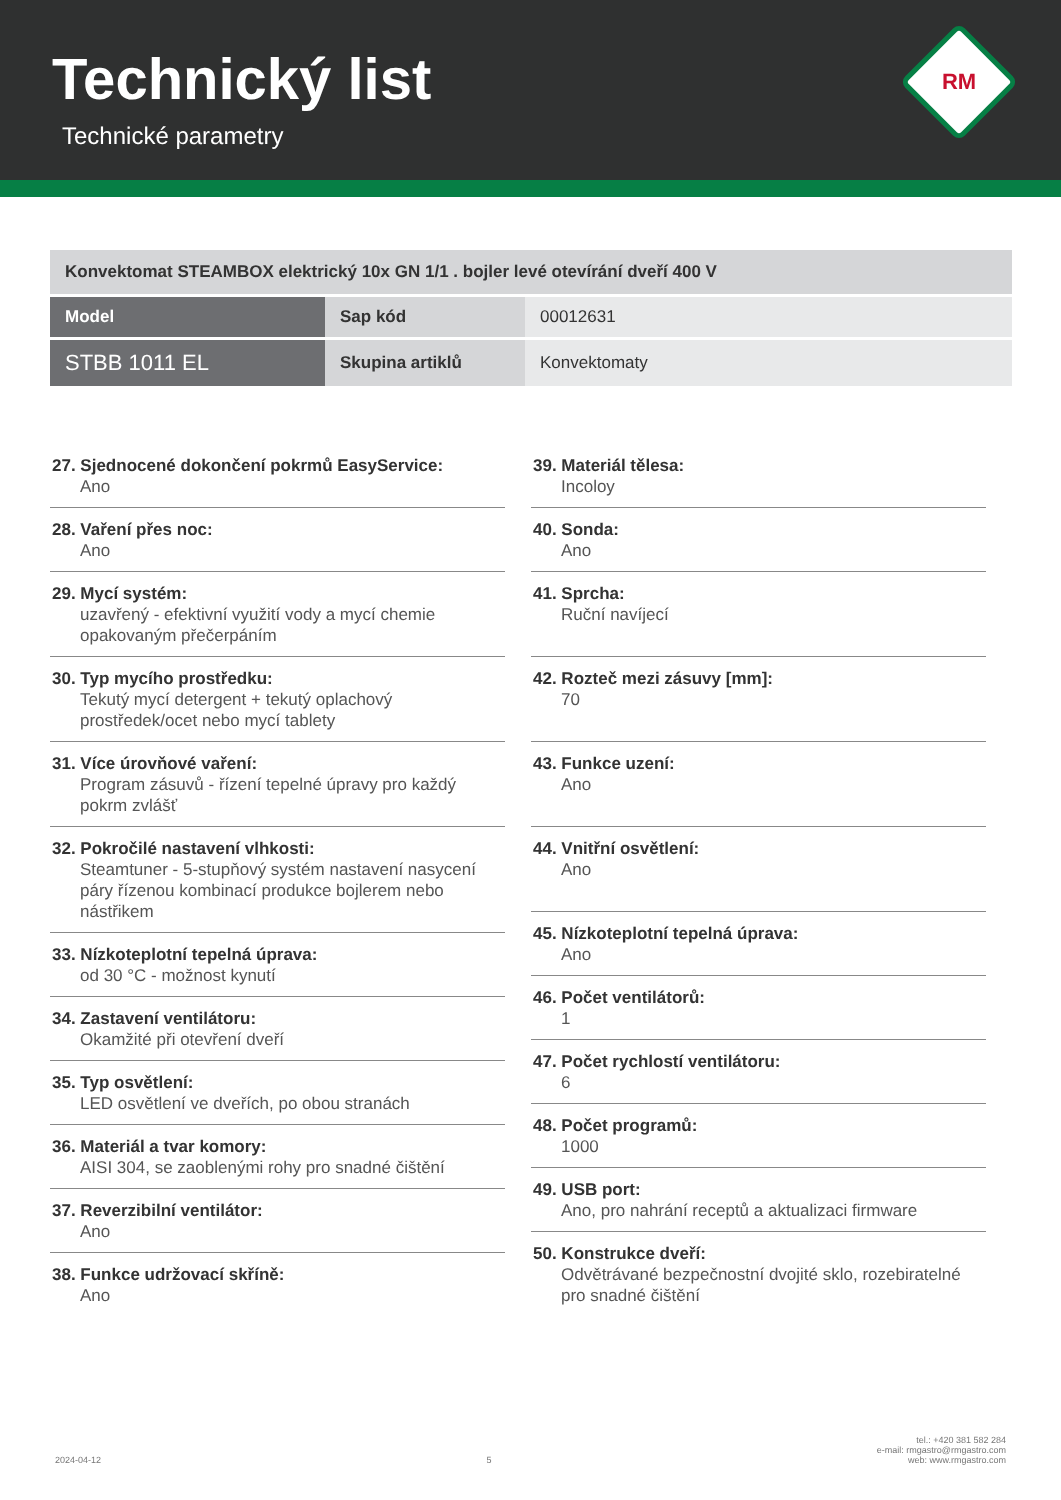Technický list
Technické parametry
RM
| Konvektomat STEAMBOX elektrický 10x GN 1/1 . bojler levé otevírání dveří 400 V | | |
| Model | Sap kód | 00012631 |
| STBB 1011 EL | Skupina artiklů | Konvektomaty |
27. Sjednocené dokončení pokrmů EasyService:
Ano
28. Vaření přes noc:
Ano
29. Mycí systém:
uzavřený - efektivní využití vody a mycí chemie opakovaným přečerpáním
30. Typ mycího prostředku:
Tekutý mycí detergent + tekutý oplachový prostředek/ocet nebo mycí tablety
31. Více úrovňové vaření:
Program zásuvů - řízení tepelné úpravy pro každý pokrm zvlášť
32. Pokročilé nastavení vlhkosti:
Steamtuner - 5-stupňový systém nastavení nasycení páry řízenou kombinací produkce bojlerem nebo nástřikem
33. Nízkoteplotní tepelná úprava:
od 30 °C - možnost kynutí
34. Zastavení ventilátoru:
Okamžité při otevření dveří
35. Typ osvětlení:
LED osvětlení ve dveřích, po obou stranách
36. Materiál a tvar komory:
AISI 304, se zaoblenými rohy pro snadné čištění
37. Reverzibilní ventilátor:
Ano
38. Funkce udržovací skříně:
Ano
39. Materiál tělesa:
Incoloy
40. Sonda:
Ano
41. Sprcha:
Ruční navíjecí
42. Rozteč mezi zásuvy [mm]:
70
43. Funkce uzení:
Ano
44. Vnitřní osvětlení:
Ano
45. Nízkoteplotní tepelná úprava:
Ano
46. Počet ventilátorů:
1
47. Počet rychlostí ventilátoru:
6
48. Počet programů:
1000
49. USB port:
Ano, pro nahrání receptů a aktualizaci firmware
50. Konstrukce dveří:
Odvětrávané bezpečnostní dvojité sklo, rozebiratelné pro snadné čištění
2024-04-12 5 tel.: +420 381 582 284
e-mail: rmgastro@rmgastro.com
web: www.rmgastro.com